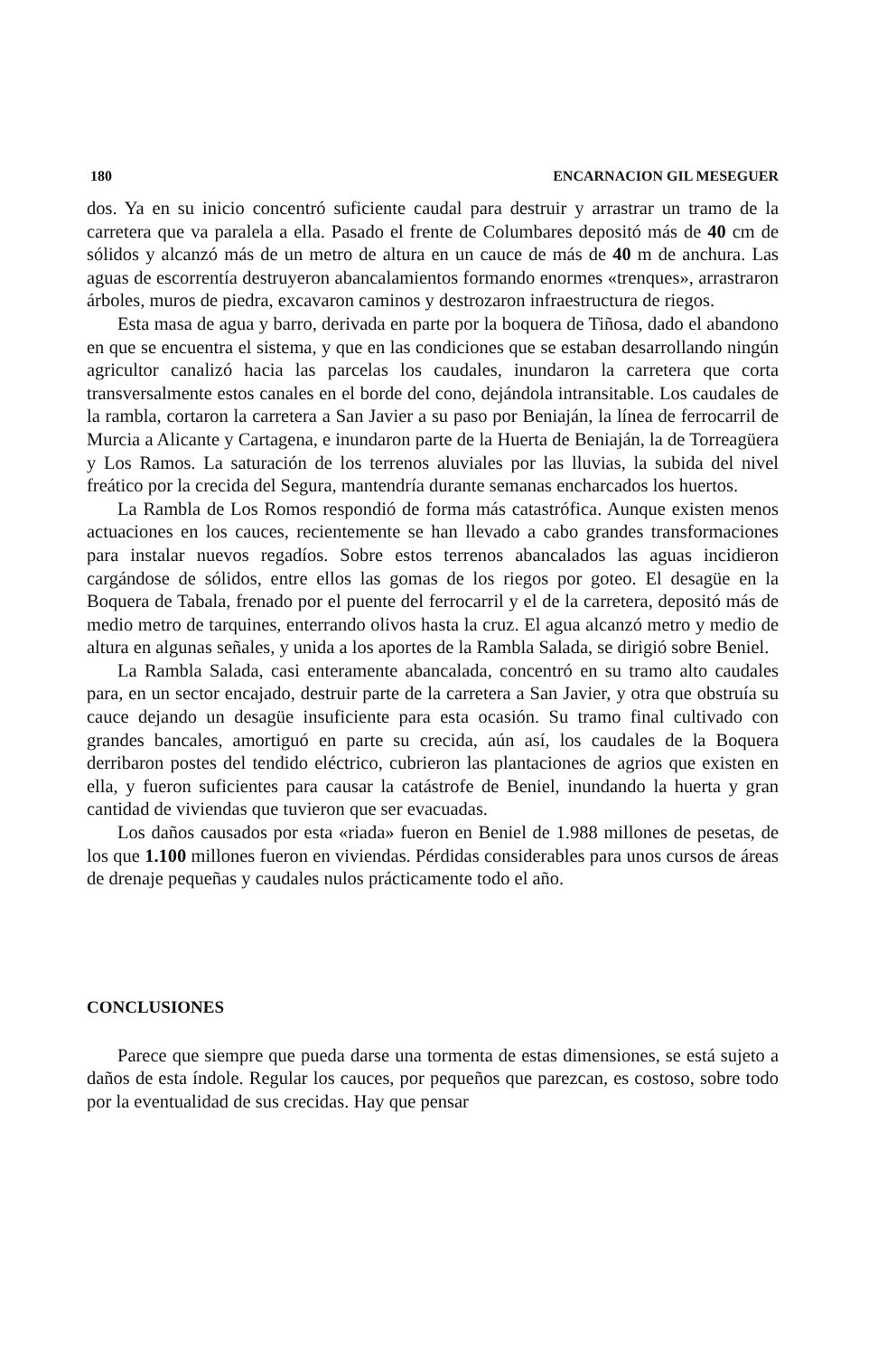180 ENCARNACION GIL MESEGUER
dos. Ya en su inicio concentró suficiente caudal para destruir y arrastrar un tramo de la carretera que va paralela a ella. Pasado el frente de Columbares depositó más de 40 cm de sólidos y alcanzó más de un metro de altura en un cauce de más de 40 m de anchura. Las aguas de escorrentía destruyeron abancalamientos formando enormes «trenques», arrastraron árboles, muros de piedra, excavaron caminos y destrozaron infraestructura de riegos.
Esta masa de agua y barro, derivada en parte por la boquera de Tiñosa, dado el abandono en que se encuentra el sistema, y que en las condiciones que se estaban desarrollando ningún agricultor canalizó hacia las parcelas los caudales, inundaron la carretera que corta transversalmente estos canales en el borde del cono, dejándola intransitable. Los caudales de la rambla, cortaron la carretera a San Javier a su paso por Beniaján, la línea de ferrocarril de Murcia a Alicante y Cartagena, e inundaron parte de la Huerta de Beniaján, la de Torreagüera y Los Ramos. La saturación de los terrenos aluviales por las lluvias, la subida del nivel freático por la crecida del Segura, mantendría durante semanas encharcados los huertos.
La Rambla de Los Romos respondió de forma más catastrófica. Aunque existen menos actuaciones en los cauces, recientemente se han llevado a cabo grandes transformaciones para instalar nuevos regadíos. Sobre estos terrenos abancalados las aguas incidieron cargándose de sólidos, entre ellos las gomas de los riegos por goteo. El desagüe en la Boquera de Tabala, frenado por el puente del ferrocarril y el de la carretera, depositó más de medio metro de tarquines, enterrando olivos hasta la cruz. El agua alcanzó metro y medio de altura en algunas señales, y unida a los aportes de la Rambla Salada, se dirigió sobre Beniel.
La Rambla Salada, casi enteramente abancalada, concentró en su tramo alto caudales para, en un sector encajado, destruir parte de la carretera a San Javier, y otra que obstruía su cauce dejando un desagüe insuficiente para esta ocasión. Su tramo final cultivado con grandes bancales, amortiguó en parte su crecida, aún así, los caudales de la Boquera derribaron postes del tendido eléctrico, cubrieron las plantaciones de agrios que existen en ella, y fueron suficientes para causar la catástrofe de Beniel, inundando la huerta y gran cantidad de viviendas que tuvieron que ser evacuadas.
Los daños causados por esta «riada» fueron en Beniel de 1.988 millones de pesetas, de los que 1.100 millones fueron en viviendas. Pérdidas considerables para unos cursos de áreas de drenaje pequeñas y caudales nulos prácticamente todo el año.
CONCLUSIONES
Parece que siempre que pueda darse una tormenta de estas dimensiones, se está sujeto a daños de esta índole. Regular los cauces, por pequeños que parezcan, es costoso, sobre todo por la eventualidad de sus crecidas. Hay que pensar